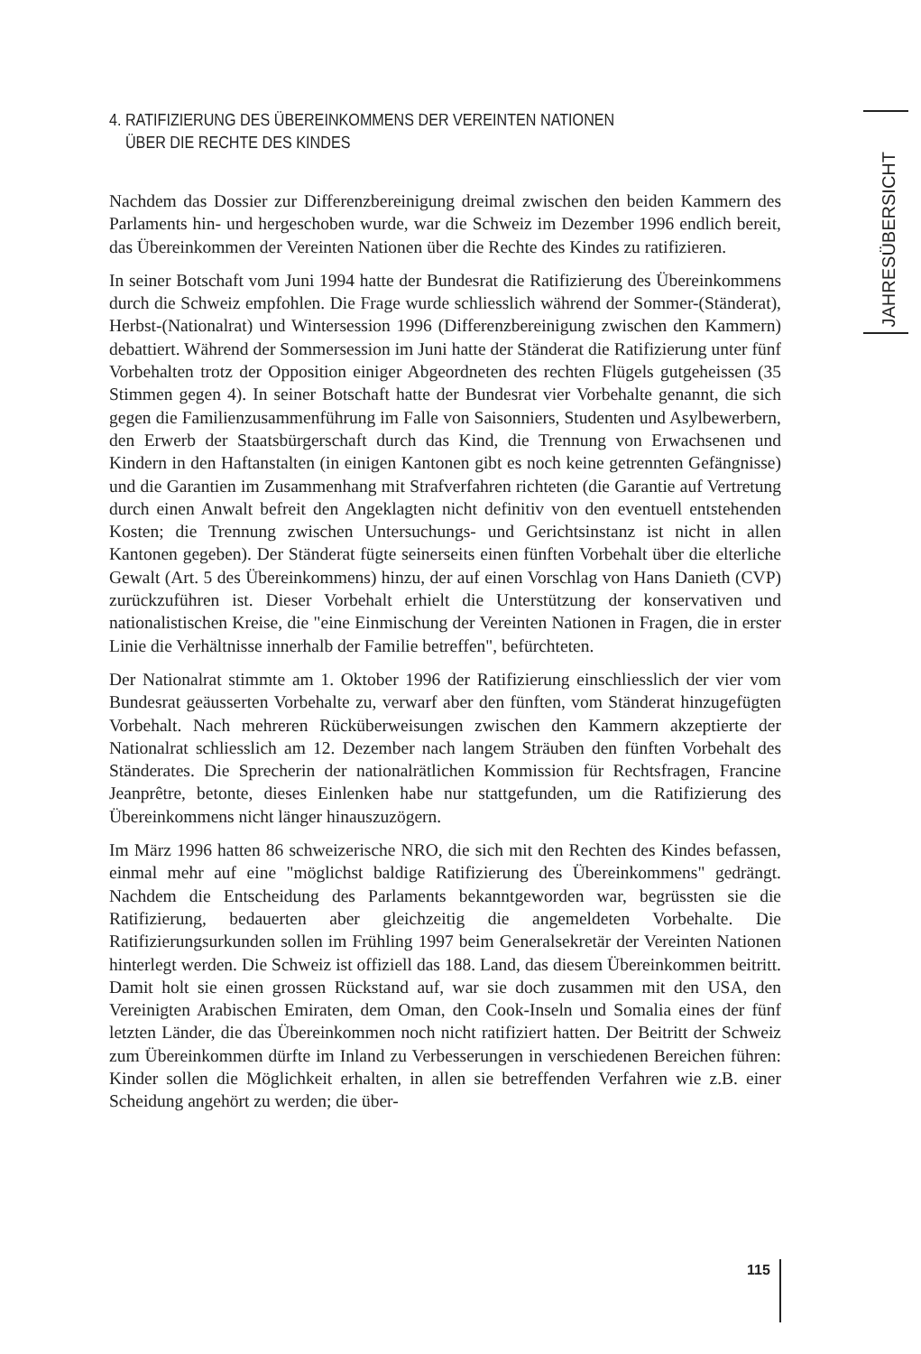JAHRESÜBERSICHT
4. RATIFIZIERUNG DES ÜBEREINKOMMENS DER VEREINTEN NATIONEN
ÜBER DIE RECHTE DES KINDES
Nachdem das Dossier zur Differenzbereinigung dreimal zwischen den beiden Kammern des Parlaments hin- und hergeschoben wurde, war die Schweiz im Dezember 1996 endlich bereit, das Übereinkommen der Vereinten Nationen über die Rechte des Kindes zu ratifizieren.
In seiner Botschaft vom Juni 1994 hatte der Bundesrat die Ratifizierung des Übereinkommens durch die Schweiz empfohlen. Die Frage wurde schliesslich während der Sommer-(Ständerat), Herbst-(Nationalrat) und Wintersession 1996 (Differenzbereinigung zwischen den Kammern) debattiert. Während der Sommersession im Juni hatte der Ständerat die Ratifizierung unter fünf Vorbehalten trotz der Opposition einiger Abgeordneten des rechten Flügels gutgeheissen (35 Stimmen gegen 4). In seiner Botschaft hatte der Bundesrat vier Vorbehalte genannt, die sich gegen die Familienzusammenführung im Falle von Saisonniers, Studenten und Asylbewerbern, den Erwerb der Staatsbürgerschaft durch das Kind, die Trennung von Erwachsenen und Kindern in den Haftanstalten (in einigen Kantonen gibt es noch keine getrennten Gefängnisse) und die Garantien im Zusammenhang mit Strafverfahren richteten (die Garantie auf Vertretung durch einen Anwalt befreit den Angeklagten nicht definitiv von den eventuell entstehenden Kosten; die Trennung zwischen Untersuchungs- und Gerichtsinstanz ist nicht in allen Kantonen gegeben). Der Ständerat fügte seinerseits einen fünften Vorbehalt über die elterliche Gewalt (Art. 5 des Übereinkommens) hinzu, der auf einen Vorschlag von Hans Danieth (CVP) zurückzuführen ist. Dieser Vorbehalt erhielt die Unterstützung der konservativen und nationalistischen Kreise, die "eine Einmischung der Vereinten Nationen in Fragen, die in erster Linie die Verhältnisse innerhalb der Familie betreffen", befürchteten.
Der Nationalrat stimmte am 1. Oktober 1996 der Ratifizierung einschliesslich der vier vom Bundesrat geäusserten Vorbehalte zu, verwarf aber den fünften, vom Ständerat hinzugefügten Vorbehalt. Nach mehreren Rücküberweisungen zwischen den Kammern akzeptierte der Nationalrat schliesslich am 12. Dezember nach langem Sträuben den fünften Vorbehalt des Ständerates. Die Sprecherin der nationalrätlichen Kommission für Rechtsfragen, Francine Jeanprêtre, betonte, dieses Einlenken habe nur stattgefunden, um die Ratifizierung des Übereinkommens nicht länger hinauszuzögern.
Im März 1996 hatten 86 schweizerische NRO, die sich mit den Rechten des Kindes befassen, einmal mehr auf eine "möglichst baldige Ratifizierung des Übereinkommens" gedrängt. Nachdem die Entscheidung des Parlaments bekanntgeworden war, begrüssten sie die Ratifizierung, bedauerten aber gleichzeitig die angemeldeten Vorbehalte. Die Ratifizierungsurkunden sollen im Frühling 1997 beim Generalsekretär der Vereinten Nationen hinterlegt werden. Die Schweiz ist offiziell das 188. Land, das diesem Übereinkommen beitritt. Damit holt sie einen grossen Rückstand auf, war sie doch zusammen mit den USA, den Vereinigten Arabischen Emiraten, dem Oman, den Cook-Inseln und Somalia eines der fünf letzten Länder, die das Übereinkommen noch nicht ratifiziert hatten. Der Beitritt der Schweiz zum Übereinkommen dürfte im Inland zu Verbesserungen in verschiedenen Bereichen führen: Kinder sollen die Möglichkeit erhalten, in allen sie betreffenden Verfahren wie z.B. einer Scheidung angehört zu werden; die über-
115